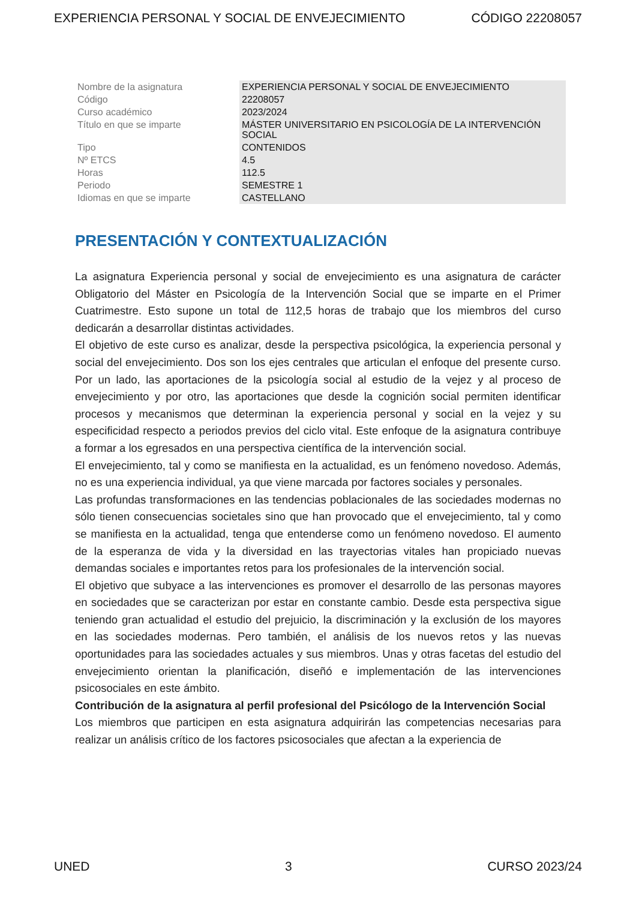EXPERIENCIA PERSONAL Y SOCIAL DE ENVEJECIMIENTO CÓDIGO 22208057
| Nombre de la asignatura | EXPERIENCIA PERSONAL Y SOCIAL DE ENVEJECIMIENTO |
| Código | 22208057 |
| Curso académico | 2023/2024 |
| Título en que se imparte | MÁSTER UNIVERSITARIO EN PSICOLOGÍA DE LA INTERVENCIÓN SOCIAL |
| Tipo | CONTENIDOS |
| Nº ETCS | 4.5 |
| Horas | 112.5 |
| Periodo | SEMESTRE 1 |
| Idiomas en que se imparte | CASTELLANO |
PRESENTACIÓN Y CONTEXTUALIZACIÓN
La asignatura Experiencia personal y social de envejecimiento es una asignatura de carácter Obligatorio del Máster en Psicología de la Intervención Social que se imparte en el Primer Cuatrimestre. Esto supone un total de 112,5 horas de trabajo que los miembros del curso dedicarán a desarrollar distintas actividades.
El objetivo de este curso es analizar, desde la perspectiva psicológica, la experiencia personal y social del envejecimiento. Dos son los ejes centrales que articulan el enfoque del presente curso. Por un lado, las aportaciones de la psicología social al estudio de la vejez y al proceso de envejecimiento y por otro, las aportaciones que desde la cognición social permiten identificar procesos y mecanismos que determinan la experiencia personal y social en la vejez y su especificidad respecto a periodos previos del ciclo vital. Este enfoque de la asignatura contribuye a formar a los egresados en una perspectiva científica de la intervención social.
El envejecimiento, tal y como se manifiesta en la actualidad, es un fenómeno novedoso. Además, no es una experiencia individual, ya que viene marcada por factores sociales y personales.
Las profundas transformaciones en las tendencias poblacionales de las sociedades modernas no sólo tienen consecuencias societales sino que han provocado que el envejecimiento, tal y como se manifiesta en la actualidad, tenga que entenderse como un fenómeno novedoso. El aumento de la esperanza de vida y la diversidad en las trayectorias vitales han propiciado nuevas demandas sociales e importantes retos para los profesionales de la intervención social.
El objetivo que subyace a las intervenciones es promover el desarrollo de las personas mayores en sociedades que se caracterizan por estar en constante cambio. Desde esta perspectiva sigue teniendo gran actualidad el estudio del prejuicio, la discriminación y la exclusión de los mayores en las sociedades modernas. Pero también, el análisis de los nuevos retos y las nuevas oportunidades para las sociedades actuales y sus miembros. Unas y otras facetas del estudio del envejecimiento orientan la planificación, diseñó e implementación de las intervenciones psicosociales en este ámbito.
Contribución de la asignatura al perfil profesional del Psicólogo de la Intervención Social
Los miembros que participen en esta asignatura adquirirán las competencias necesarias para realizar un análisis crítico de los factores psicosociales que afectan a la experiencia de
UNED 3 CURSO 2023/24